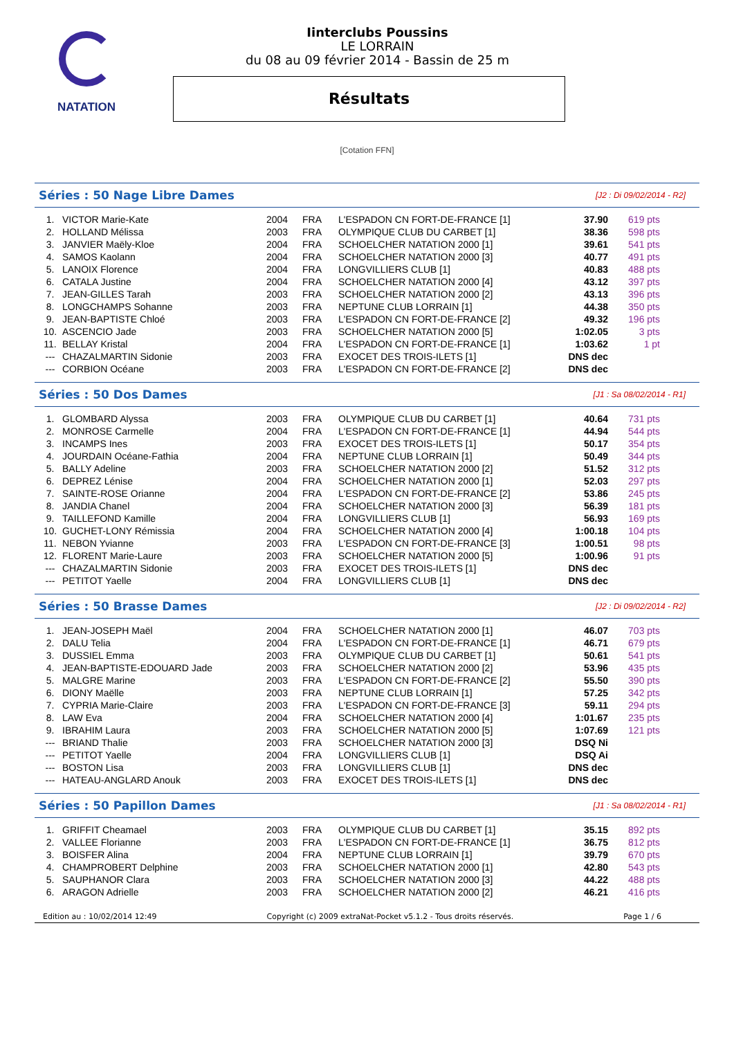NATATION
Iinterclubs Poussins
LE LORRAIN
du 08 au 09 février 2014 - Bassin de 25 m
Résultats
[Cotation FFN]
Séries : 50 Nage Libre Dames
[J2 : Di 09/02/2014 - R2]
| 1. | VICTOR Marie-Kate | 2004 | FRA | L'ESPADON CN FORT-DE-FRANCE [1] | 37.90 | 619 pts |
| 2. | HOLLAND Mélissa | 2003 | FRA | OLYMPIQUE CLUB DU CARBET [1] | 38.36 | 598 pts |
| 3. | JANVIER Maëly-Kloe | 2004 | FRA | SCHOELCHER NATATION 2000 [1] | 39.61 | 541 pts |
| 4. | SAMOS Kaolann | 2004 | FRA | SCHOELCHER NATATION 2000 [3] | 40.77 | 491 pts |
| 5. | LANOIX Florence | 2004 | FRA | LONGVILLIERS CLUB [1] | 40.83 | 488 pts |
| 6. | CATALA Justine | 2004 | FRA | SCHOELCHER NATATION 2000 [4] | 43.12 | 397 pts |
| 7. | JEAN-GILLES Tarah | 2003 | FRA | SCHOELCHER NATATION 2000 [2] | 43.13 | 396 pts |
| 8. | LONGCHAMPS Sohanne | 2003 | FRA | NEPTUNE CLUB LORRAIN [1] | 44.38 | 350 pts |
| 9. | JEAN-BAPTISTE Chloé | 2003 | FRA | L'ESPADON CN FORT-DE-FRANCE [2] | 49.32 | 196 pts |
| 10. | ASCENCIO Jade | 2003 | FRA | SCHOELCHER NATATION 2000 [5] | 1:02.05 | 3 pts |
| 11. | BELLAY Kristal | 2004 | FRA | L'ESPADON CN FORT-DE-FRANCE [1] | 1:03.62 | 1 pt |
| --- | CHAZALMARTIN Sidonie | 2003 | FRA | EXOCET DES TROIS-ILETS [1] | DNS dec | |
| --- | CORBION Océane | 2003 | FRA | L'ESPADON CN FORT-DE-FRANCE [2] | DNS dec | |
Séries : 50 Dos Dames
[J1 : Sa 08/02/2014 - R1]
| 1. | GLOMBARD Alyssa | 2003 | FRA | OLYMPIQUE CLUB DU CARBET [1] | 40.64 | 731 pts |
| 2. | MONROSE Carmelle | 2004 | FRA | L'ESPADON CN FORT-DE-FRANCE [1] | 44.94 | 544 pts |
| 3. | INCAMPS Ines | 2003 | FRA | EXOCET DES TROIS-ILETS [1] | 50.17 | 354 pts |
| 4. | JOURDAIN Océane-Fathia | 2004 | FRA | NEPTUNE CLUB LORRAIN [1] | 50.49 | 344 pts |
| 5. | BALLY Adeline | 2003 | FRA | SCHOELCHER NATATION 2000 [2] | 51.52 | 312 pts |
| 6. | DEPREZ Lénise | 2004 | FRA | SCHOELCHER NATATION 2000 [1] | 52.03 | 297 pts |
| 7. | SAINTE-ROSE Orianne | 2004 | FRA | L'ESPADON CN FORT-DE-FRANCE [2] | 53.86 | 245 pts |
| 8. | JANDIA Chanel | 2004 | FRA | SCHOELCHER NATATION 2000 [3] | 56.39 | 181 pts |
| 9. | TAILLEFOND Kamille | 2004 | FRA | LONGVILLIERS CLUB [1] | 56.93 | 169 pts |
| 10. | GUCHET-LONY Rémissia | 2004 | FRA | SCHOELCHER NATATION 2000 [4] | 1:00.18 | 104 pts |
| 11. | NEBON Yvianne | 2003 | FRA | L'ESPADON CN FORT-DE-FRANCE [3] | 1:00.51 | 98 pts |
| 12. | FLORENT Marie-Laure | 2003 | FRA | SCHOELCHER NATATION 2000 [5] | 1:00.96 | 91 pts |
| --- | CHAZALMARTIN Sidonie | 2003 | FRA | EXOCET DES TROIS-ILETS [1] | DNS dec | |
| --- | PETITOT Yaelle | 2004 | FRA | LONGVILLIERS CLUB [1] | DNS dec | |
Séries : 50 Brasse Dames
[J2 : Di 09/02/2014 - R2]
| 1. | JEAN-JOSEPH Maël | 2004 | FRA | SCHOELCHER NATATION 2000 [1] | 46.07 | 703 pts |
| 2. | DALU Telia | 2004 | FRA | L'ESPADON CN FORT-DE-FRANCE [1] | 46.71 | 679 pts |
| 3. | DUSSIEL Emma | 2003 | FRA | OLYMPIQUE CLUB DU CARBET [1] | 50.61 | 541 pts |
| 4. | JEAN-BAPTISTE-EDOUARD Jade | 2003 | FRA | SCHOELCHER NATATION 2000 [2] | 53.96 | 435 pts |
| 5. | MALGRE Marine | 2003 | FRA | L'ESPADON CN FORT-DE-FRANCE [2] | 55.50 | 390 pts |
| 6. | DIONY Maëlle | 2003 | FRA | NEPTUNE CLUB LORRAIN [1] | 57.25 | 342 pts |
| 7. | CYPRIA Marie-Claire | 2003 | FRA | L'ESPADON CN FORT-DE-FRANCE [3] | 59.11 | 294 pts |
| 8. | LAW Eva | 2004 | FRA | SCHOELCHER NATATION 2000 [4] | 1:01.67 | 235 pts |
| 9. | IBRAHIM Laura | 2003 | FRA | SCHOELCHER NATATION 2000 [5] | 1:07.69 | 121 pts |
| --- | BRIAND Thalie | 2003 | FRA | SCHOELCHER NATATION 2000 [3] | DSQ Ni | |
| --- | PETITOT Yaelle | 2004 | FRA | LONGVILLIERS CLUB [1] | DSQ Ai | |
| --- | BOSTON Lisa | 2003 | FRA | LONGVILLIERS CLUB [1] | DNS dec | |
| --- | HATEAU-ANGLARD Anouk | 2003 | FRA | EXOCET DES TROIS-ILETS [1] | DNS dec | |
Séries : 50 Papillon Dames
[J1 : Sa 08/02/2014 - R1]
| 1. | GRIFFIT Cheamael | 2003 | FRA | OLYMPIQUE CLUB DU CARBET [1] | 35.15 | 892 pts |
| 2. | VALLEE Florianne | 2003 | FRA | L'ESPADON CN FORT-DE-FRANCE [1] | 36.75 | 812 pts |
| 3. | BOISFER Alina | 2004 | FRA | NEPTUNE CLUB LORRAIN [1] | 39.79 | 670 pts |
| 4. | CHAMPROBERT Delphine | 2003 | FRA | SCHOELCHER NATATION 2000 [1] | 42.80 | 543 pts |
| 5. | SAUPHANOR Clara | 2003 | FRA | SCHOELCHER NATATION 2000 [3] | 44.22 | 488 pts |
| 6. | ARAGON Adrielle | 2003 | FRA | SCHOELCHER NATATION 2000 [2] | 46.21 | 416 pts |
Edition au : 10/02/2014 12:49 Copyright (c) 2009 extraNat-Pocket v5.1.2 - Tous droits réservés. Page 1 / 6